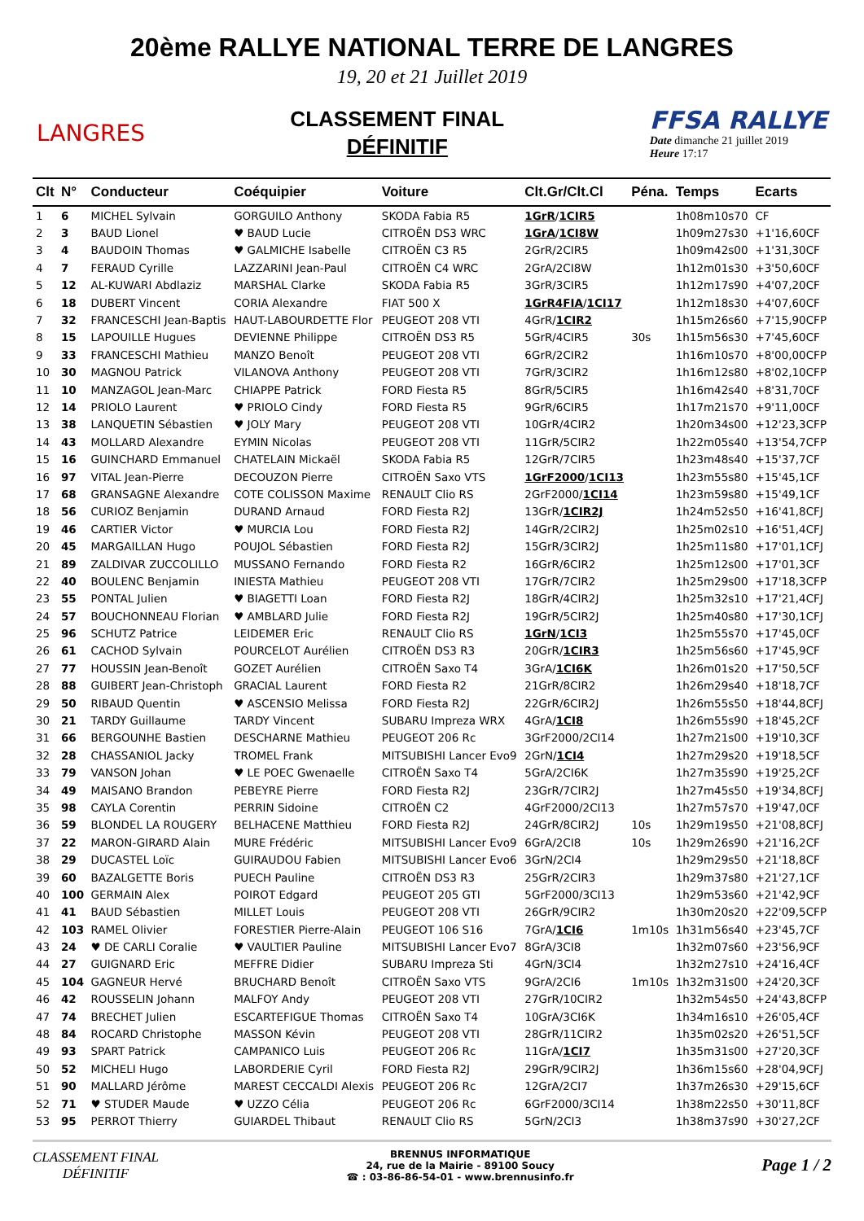20ème RALLYE NATIONAL TERRE DE LANGRES
19, 20 et 21 Juillet 2019
LANGRES
CLASSEMENT FINAL
DÉFINITIF
FFSA RALLYE
Date dimanche 21 juillet 2019
Heure 17:17
| Clt | N° | Conducteur | Coéquipier | Voiture | Clt.Gr/Clt.Cl | Péna. | Temps | Ecarts |
| --- | --- | --- | --- | --- | --- | --- | --- | --- |
| 1 | 6 | MICHEL Sylvain | GORGUILO Anthony | SKODA Fabia R5 | 1GrR / 1CIR5 | | 1h08m10s70 | CF |
| 2 | 3 | BAUD Lionel | ♥ BAUD Lucie | CITROËN DS3 WRC | 1GrA / 1CI8W | | 1h09m27s30 | +1'16,60CF |
| 3 | 4 | BAUDOIN Thomas | ♥ GALMICHE Isabelle | CITROËN C3 R5 | 2GrR/2CIR5 | | 1h09m42s00 | +1'31,30CF |
| 4 | 7 | FERAUD Cyrille | LAZZARINI Jean-Paul | CITROËN C4 WRC | 2GrA/2CI8W | | 1h12m01s30 | +3'50,60CF |
| 5 | 12 | AL-KUWARI Abdlaziz | MARSHAL Clarke | SKODA Fabia R5 | 3GrR/3CIR5 | | 1h12m17s90 | +4'07,20CF |
| 6 | 18 | DUBERT Vincent | CORIA Alexandre | FIAT 500 X | 1GrR4FIA / 1CI17 | | 1h12m18s30 | +4'07,60CF |
| 7 | 32 | FRANCESCHI Jean-Baptis | HAUT-LABOURDETTE Flor | PEUGEOT 208 VTI | 4GrR/ 1CIR2 | | 1h15m26s60 | +7'15,90CFP |
| 8 | 15 | LAPOUILLE Hugues | DEVIENNE Philippe | CITROËN DS3 R5 | 5GrR/4CIR5 | 30s | 1h15m56s30 | +7'45,60CF |
| 9 | 33 | FRANCESCHI Mathieu | MANZO Benoît | PEUGEOT 208 VTI | 6GrR/2CIR2 | | 1h16m10s70 | +8'00,00CFP |
| 10 | 30 | MAGNOU Patrick | VILANOVA Anthony | PEUGEOT 208 VTI | 7GrR/3CIR2 | | 1h16m12s80 | +8'02,10CFP |
| 11 | 10 | MANZAGOL Jean-Marc | CHIAPPE Patrick | FORD Fiesta R5 | 8GrR/5CIR5 | | 1h16m42s40 | +8'31,70CF |
| 12 | 14 | PRIOLO Laurent | ♥ PRIOLO Cindy | FORD Fiesta R5 | 9GrR/6CIR5 | | 1h17m21s70 | +9'11,00CF |
| 13 | 38 | LANQUETIN Sébastien | ♥ JOLY Mary | PEUGEOT 208 VTI | 10GrR/4CIR2 | | 1h20m34s00 | +12'23,3CFP |
| 14 | 43 | MOLLARD Alexandre | EYMIN Nicolas | PEUGEOT 208 VTI | 11GrR/5CIR2 | | 1h22m05s40 | +13'54,7CFP |
| 15 | 16 | GUINCHARD Emmanuel | CHATELAIN Mickaël | SKODA Fabia R5 | 12GrR/7CIR5 | | 1h23m48s40 | +15'37,7CF |
| 16 | 97 | VITAL Jean-Pierre | DECOUZON Pierre | CITROËN Saxo VTS | 1GrF2000 / 1CI13 | | 1h23m55s80 | +15'45,1CF |
| 17 | 68 | GRANSAGNE Alexandre | COTE COLISSON Maxime | RENAULT Clio RS | 2GrF2000/ 1CI14 | | 1h23m59s80 | +15'49,1CF |
| 18 | 56 | CURIOZ Benjamin | DURAND Arnaud | FORD Fiesta R2J | 13GrR/ 1CIR2J | | 1h24m52s50 | +16'41,8CFJ |
| 19 | 46 | CARTIER Victor | ♥ MURCIA Lou | FORD Fiesta R2J | 14GrR/2CIR2J | | 1h25m02s10 | +16'51,4CFJ |
| 20 | 45 | MARGAILLAN Hugo | POUJOL Sébastien | FORD Fiesta R2J | 15GrR/3CIR2J | | 1h25m11s80 | +17'01,1CFJ |
| 21 | 89 | ZALDIVAR ZUCCOLILLO | MUSSANO Fernando | FORD Fiesta R2 | 16GrR/6CIR2 | | 1h25m12s00 | +17'01,3CF |
| 22 | 40 | BOULENC Benjamin | INIESTA Mathieu | PEUGEOT 208 VTI | 17GrR/7CIR2 | | 1h25m29s00 | +17'18,3CFP |
| 23 | 55 | PONTAL Julien | ♥ BIAGETTI Loan | FORD Fiesta R2J | 18GrR/4CIR2J | | 1h25m32s10 | +17'21,4CFJ |
| 24 | 57 | BOUCHONNEAU Florian | ♥ AMBLARD Julie | FORD Fiesta R2J | 19GrR/5CIR2J | | 1h25m40s80 | +17'30,1CFJ |
| 25 | 96 | SCHUTZ Patrice | LEIDEMER Eric | RENAULT Clio RS | 1GrN / 1CI3 | | 1h25m55s70 | +17'45,0CF |
| 26 | 61 | CACHOD Sylvain | POURCELOT Aurélien | CITROËN DS3 R3 | 20GrR/ 1CIR3 | | 1h25m56s60 | +17'45,9CF |
| 27 | 77 | HOUSSIN Jean-Benoît | GOZET Aurélien | CITROËN Saxo T4 | 3GrA/ 1CI6K | | 1h26m01s20 | +17'50,5CF |
| 28 | 88 | GUIBERT Jean-Christoph | GRACIAL Laurent | FORD Fiesta R2 | 21GrR/8CIR2 | | 1h26m29s40 | +18'18,7CF |
| 29 | 50 | RIBAUD Quentin | ♥ ASCENSIO Melissa | FORD Fiesta R2J | 22GrR/6CIR2J | | 1h26m55s50 | +18'44,8CFJ |
| 30 | 21 | TARDY Guillaume | TARDY Vincent | SUBARU Impreza WRX | 4GrA/ 1CI8 | | 1h26m55s90 | +18'45,2CF |
| 31 | 66 | BERGOUNHE Bastien | DESCHARNE Mathieu | PEUGEOT 206 Rc | 3GrF2000/2CI14 | | 1h27m21s00 | +19'10,3CF |
| 32 | 28 | CHASSANIOL Jacky | TROMEL Frank | MITSUBISHI Lancer Evo9 | 2GrN/ 1CI4 | | 1h27m29s20 | +19'18,5CF |
| 33 | 79 | VANSON Johan | ♥ LE POEC Gwenaelle | CITROËN Saxo T4 | 5GrA/2CI6K | | 1h27m35s90 | +19'25,2CF |
| 34 | 49 | MAISANO Brandon | PEBEYRE Pierre | FORD Fiesta R2J | 23GrR/7CIR2J | | 1h27m45s50 | +19'34,8CFJ |
| 35 | 98 | CAYLA Corentin | PERRIN Sidoine | CITROËN C2 | 4GrF2000/2CI13 | | 1h27m57s70 | +19'47,0CF |
| 36 | 59 | BLONDEL LA ROUGERY | BELHACENE Matthieu | FORD Fiesta R2J | 24GrR/8CIR2J | 10s | 1h29m19s50 | +21'08,8CFJ |
| 37 | 22 | MARON-GIRARD Alain | MURE Frédéric | MITSUBISHI Lancer Evo9 | 6GrA/2CI8 | 10s | 1h29m26s90 | +21'16,2CF |
| 38 | 29 | DUCASTEL Loïc | GUIRAUDOU Fabien | MITSUBISHI Lancer Evo6 | 3GrN/2CI4 | | 1h29m29s50 | +21'18,8CF |
| 39 | 60 | BAZALGETTE Boris | PUECH Pauline | CITROËN DS3 R3 | 25GrR/2CIR3 | | 1h29m37s80 | +21'27,1CF |
| 40 | 100 | GERMAIN Alex | POIROT Edgard | PEUGEOT 205 GTI | 5GrF2000/3CI13 | | 1h29m53s60 | +21'42,9CF |
| 41 | 41 | BAUD Sébastien | MILLET Louis | PEUGEOT 208 VTI | 26GrR/9CIR2 | | 1h30m20s20 | +22'09,5CFP |
| 42 | 103 | RAMEL Olivier | FORESTIER Pierre-Alain | PEUGEOT 106 S16 | 7GrA/ 1CI6 | 1m10s | 1h31m56s40 | +23'45,7CF |
| 43 | 24 | ♥ DE CARLI Coralie | ♥ VAULTIER Pauline | MITSUBISHI Lancer Evo7 | 8GrA/3CI8 | | 1h32m07s60 | +23'56,9CF |
| 44 | 27 | GUIGNARD Eric | MEFFRE Didier | SUBARU Impreza Sti | 4GrN/3CI4 | | 1h32m27s10 | +24'16,4CF |
| 45 | 104 | GAGNEUR Hervé | BRUCHARD Benoît | CITROËN Saxo VTS | 9GrA/2CI6 | 1m10s | 1h32m31s00 | +24'20,3CF |
| 46 | 42 | ROUSSELIN Johann | MALFOY Andy | PEUGEOT 208 VTI | 27GrR/10CIR2 | | 1h32m54s50 | +24'43,8CFP |
| 47 | 74 | BRECHET Julien | ESCARTEFIGUE Thomas | CITROËN Saxo T4 | 10GrA/3CI6K | | 1h34m16s10 | +26'05,4CF |
| 48 | 84 | ROCARD Christophe | MASSON Kévin | PEUGEOT 208 VTI | 28GrR/11CIR2 | | 1h35m02s20 | +26'51,5CF |
| 49 | 93 | SPART Patrick | CAMPANICO Luis | PEUGEOT 206 Rc | 11GrA/ 1CI7 | | 1h35m31s00 | +27'20,3CF |
| 50 | 52 | MICHELI Hugo | LABORDERIE Cyril | FORD Fiesta R2J | 29GrR/9CIR2J | | 1h36m15s60 | +28'04,9CFJ |
| 51 | 90 | MALLARD Jérôme | MAREST CECCALDI Alexis | PEUGEOT 206 Rc | 12GrA/2CI7 | | 1h37m26s30 | +29'15,6CF |
| 52 | 71 | ♥ STUDER Maude | ♥ UZZO Célia | PEUGEOT 206 Rc | 6GrF2000/3CI14 | | 1h38m22s50 | +30'11,8CF |
| 53 | 95 | PERROT Thierry | GUIARDEL Thibaut | RENAULT Clio RS | 5GrN/2CI3 | | 1h38m37s90 | +30'27,2CF |
CLASSEMENT FINAL
DÉFINITIF
BRENNUS INFORMATIQUE
24, rue de la Mairie - 89100 Soucy
☎ : 03-86-86-54-01 - www.brennusinfo.fr
Page 1 / 2